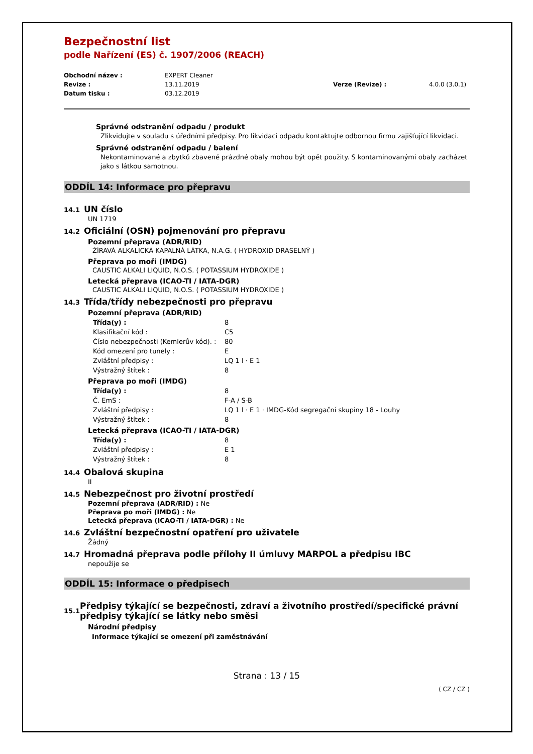Bezpečnostní list
podle Nařízení (ES) č. 1907/2006 (REACH)
Obchodní název :
EXPERT Cleaner
Revize :
13.11.2019
Verze (Revize) :
4.0.0 (3.0.1)
Datum tisku :
03.12.2019
Správné odstranění odpadu / produkt
Zlikvidujte v souladu s úředními předpisy. Pro likvidaci odpadu kontaktujte odbornou firmu zajišťující likvidaci.
Správné odstranění odpadu / balení
Nekontaminované a zbytků zbavené prázdné obaly mohou být opět použity. S kontaminovanými obaly zacházet jako s látkou samotnou.
ODDÍL 14: Informace pro přepravu
14.1 UN číslo
UN 1719
14.2 Oficiální (OSN) pojmenování pro přepravu
Pozemní přeprava (ADR/RID)
ŽÍRAVÁ ALKALICKÁ KAPALNÁ LÁTKA, N.A.G. ( HYDROXID DRASELNÝ )
Přeprava po moři (IMDG)
CAUSTIC ALKALI LIQUID, N.O.S. ( POTASSIUM HYDROXIDE )
Letecká přeprava (ICAO-TI / IATA-DGR)
CAUSTIC ALKALI LIQUID, N.O.S. ( POTASSIUM HYDROXIDE )
14.3 Třída/třídy nebezpečnosti pro přepravu
Pozemní přeprava (ADR/RID)
Třída(y) :
8
Klasifikační kód :
C5
Číslo nebezpečnosti (Kemlerův kód). :
80
Kód omezení pro tunely :
E
Zvláštní předpisy :
LQ 1 l · E 1
Výstražný štítek :
8
Přeprava po moři (IMDG)
Třída(y) :
8
Č. EmS :
F-A / S-B
Zvláštní předpisy :
LQ 1 l · E 1 · IMDG-Kód segregační skupiny 18 - Louhy
Výstražný štítek :
8
Letecká přeprava (ICAO-TI / IATA-DGR)
Třída(y) :
8
Zvláštní předpisy :
E 1
Výstražný štítek :
8
14.4 Obalová skupina
II
14.5 Nebezpečnost pro životní prostředí
Pozemní přeprava (ADR/RID) : Ne
Přeprava po moři (IMDG) : Ne
Letecká přeprava (ICAO-TI / IATA-DGR) : Ne
14.6 Zvláštní bezpečnostní opatření pro uživatele
Žádný
14.7 Hromadná přeprava podle přílohy II úmluvy MARPOL a předpisu IBC
nepoužije se
ODDÍL 15: Informace o předpisech
15.1 Předpisy týkající se bezpečnosti, zdraví a životního prostředí/specifické právní předpisy týkající se látky nebo směsi
Národní předpisy
Informace týkající se omezení při zaměstnávání
Strana : 13 / 15
( CZ / CZ )